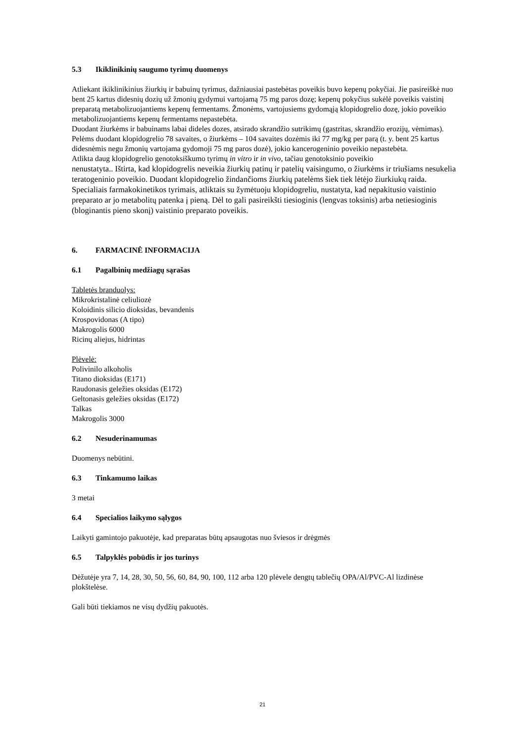5.3 Ikiklinikinių saugumo tyrimų duomenys
Atliekant ikiklinikinius žiurkių ir babuinų tyrimus, dažniausiai pastebėtas poveikis buvo kepenų pokyčiai. Jie pasireiškė nuo bent 25 kartus didesnių dozių už žmonių gydymui vartojamą 75 mg paros dozę; kepenų pokyčius sukėlė poveikis vaistinį preparatą metabolizuojantiems kepenų fermentams. Žmonėms, vartojusiems gydomąją klopidogrelio dozę, jokio poveikio metabolizuojantiems kepenų fermentams nepastebėta.
Duodant žiurkėms ir babuinams labai dideles dozes, atsirado skrandžio sutrikimų (gastritas, skrandžio erozijų, vėmimas). Pelėms duodant klopidogrelio 78 savaites, o žiurkėms – 104 savaites dozėmis iki 77 mg/kg per parą (t. y. bent 25 kartus didesnėmis negu žmonių vartojama gydomoji 75 mg paros dozė), jokio kancerogeninio poveikio nepastebėta.
Atlikta daug klopidogrelio genotoksiškumo tyrimų in vitro ir in vivo, tačiau genotoksinio poveikio
nenustatyta.. Ištirta, kad klopidogrelis neveikia žiurkių patinų ir patelių vaisingumo, o žiurkėms ir triušiams nesukelia teratogeninio poveikio. Duodant klopidogrelio žindančioms žiurkių patelėms šiek tiek lėtėjo žiurkiukų raida. Specialiais farmakokinetikos tyrimais, atliktais su žymėtuoju klopidogreliu, nustatyta, kad nepakitusio vaistinio preparato ar jo metabolitų patenka į pieną. Dėl to gali pasireikšti tiesioginis (lengvas toksinis) arba netiesioginis (bloginantis pieno skonį) vaistinio preparato poveikis.
6. FARMACINĖ INFORMACIJA
6.1 Pagalbinių medžiagų sąrašas
Tabletės branduolys:
Mikrokristalinė celiuliozė
Koloidinis silicio dioksidas, bevandenis
Krospovidonas (A tipo)
Makrogolis 6000
Ricinų aliejus, hidrintas
Plėvelė:
Polivinilo alkoholis
Titano dioksidas (E171)
Raudonasis geležies oksidas (E172)
Geltonasis geležies oksidas (E172)
Talkas
Makrogolis 3000
6.2 Nesuderinamumas
Duomenys nebūtini.
6.3 Tinkamumo laikas
3 metai
6.4 Specialios laikymo sąlygos
Laikyti gamintojo pakuotėje, kad preparatas būtų apsaugotas nuo šviesos ir drėgmės
6.5 Talpyklės pobūdis ir jos turinys
Dėžutėje yra 7, 14, 28, 30, 50, 56, 60, 84, 90, 100, 112 arba 120 plėvele dengtų tablečių OPA/Al/PVC-Al lizdinėse plokštelėse.
Gali būti tiekiamos ne visų dydžių pakuotės.
21